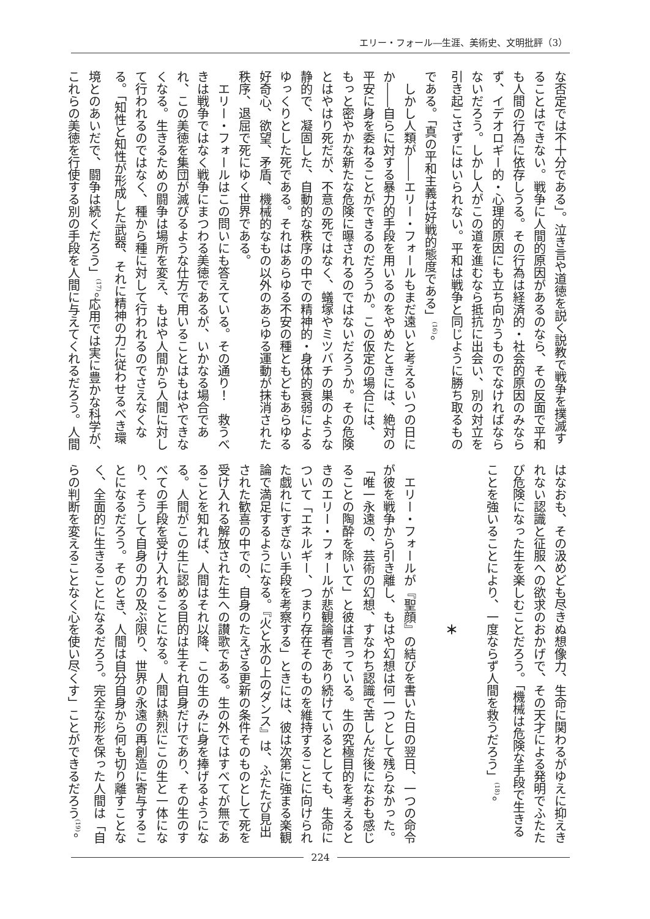エリー・フォール―生涯、美術史、文明批評（3）
な否定では不十分である」。泣き言や道徳を説く説教で戦争を撲滅す
ることはできない。戦争に人間的原因があるのなら、その反面で平和
も人間の行為に依存しうる。その行為は経済的・社会的原因のみなら
ず、イデオロギー的・心理的原因にも立ち向かうものでなければなら
ないだろう。しかし人がこの道を進むなら抵抗に出会い、別の対立を
引き起こさずにはいられない。平和は戦争と同じように勝ち取るもの
である。「真の平和主義は好戦的態度である」<sup>(16)</sup>。
　しかし人類が――エリー・フォールもまだ遠いと考えるいつの日に
か――自らに対する暴力的手段を用いるのをやめたときには、絶対の
平安に身を委ねることができるのだろうか。この仮定の場合には、
もっと密やかな新たな危険に曝されるのではないだろうか。その危険
とはやはり死だが、不意の死ではなく、蟻塚やミツバチの巣のような
静的で、凝固した、自動的な秩序の中での精神的・身体的衰弱による
ゆっくりとした死である。それはあらゆる不安の種ともどもあらゆる
好奇心、欲望、矛盾、機械的なもの以外のあらゆる運動が抹消された
秩序、退屈で死にゆく世界である。
　エリー・フォールはこの問いにも答えている。その通り！　救うべ
きは戦争ではなく戦争にまつわる美徳であるが、いかなる場合であ
れ、この美徳を集団が滅びるような仕方で用いることはもはやできな
くなる。生きるための闘争は場所を変え、もはや人間から人間に対し
て行われるのではなく、種から種に対して行われるのでさえなくな
る。「知性と知性が形成した武器、それに精神の力に従わせるべき環
境とのあいだで、闘争は続くだろう」<sup>(17)</sup>。応用では実に豊かな科学が、
これらの美徳を行使する別の手段を人間に与えてくれるだろう。人間
はなおも、その汲めども尽きぬ想像力、生命に関わるがゆえに抑えき
れない認識と征服への欲求のおかげで、その天才による発明でふたた
び危険になった生を楽しむことだろう。「機械は危険な手段で生きる
ことを強いることにより、一度ならず人間を救うだろう」<sup>(18)</sup>。
　
＊
　
　エリー・フォールが『聖顔』の結びを書いた日の翌日、一つの命令
が彼を戦争から引き離し、もはや幻想は何一つとして残らなかった。
「唯一永遠の、芸術の幻想、すなわち認識で苦しんだ後になおも感じ
ることの陶酔を除いて」と彼は言っている。生の究極目的を考えると
きのエリー・フォールが悲観論者であり続けているとしても、生命に
ついて「エネルギー、つまり存在そのものを維持することに向けられ
た戯れにすぎない手段を考察する」ときには、彼は次第に強まる楽観
論で満足するようになる。『火と水の上のダンス』は、ふたたび見出
された歓喜の中での、自身のたえざる更新の条件そのものとして死を
受け入れる解放された生への讃歌である。生の外ではすべてが無であ
ることを知れば、人間はそれ以降、この生のみに身を捧げるようにな
る。人間がこの生に認める目的は生それ自身だけであり、その生のす
べての手段を受け入れることになる。人間は熱烈にこの生と一体にな
り、そうして自身の力の及ぶ限り、世界の永遠の再創造に寄与するこ
とになるだろう。そのとき、人間は自分自身から何も切り離すことな
く、全面的に生きることになるだろう。完全な形を保った人間は「自
らの判断を変えることなく心を使い尽くす」ことができるだろう<sup>(19)</sup>。
224